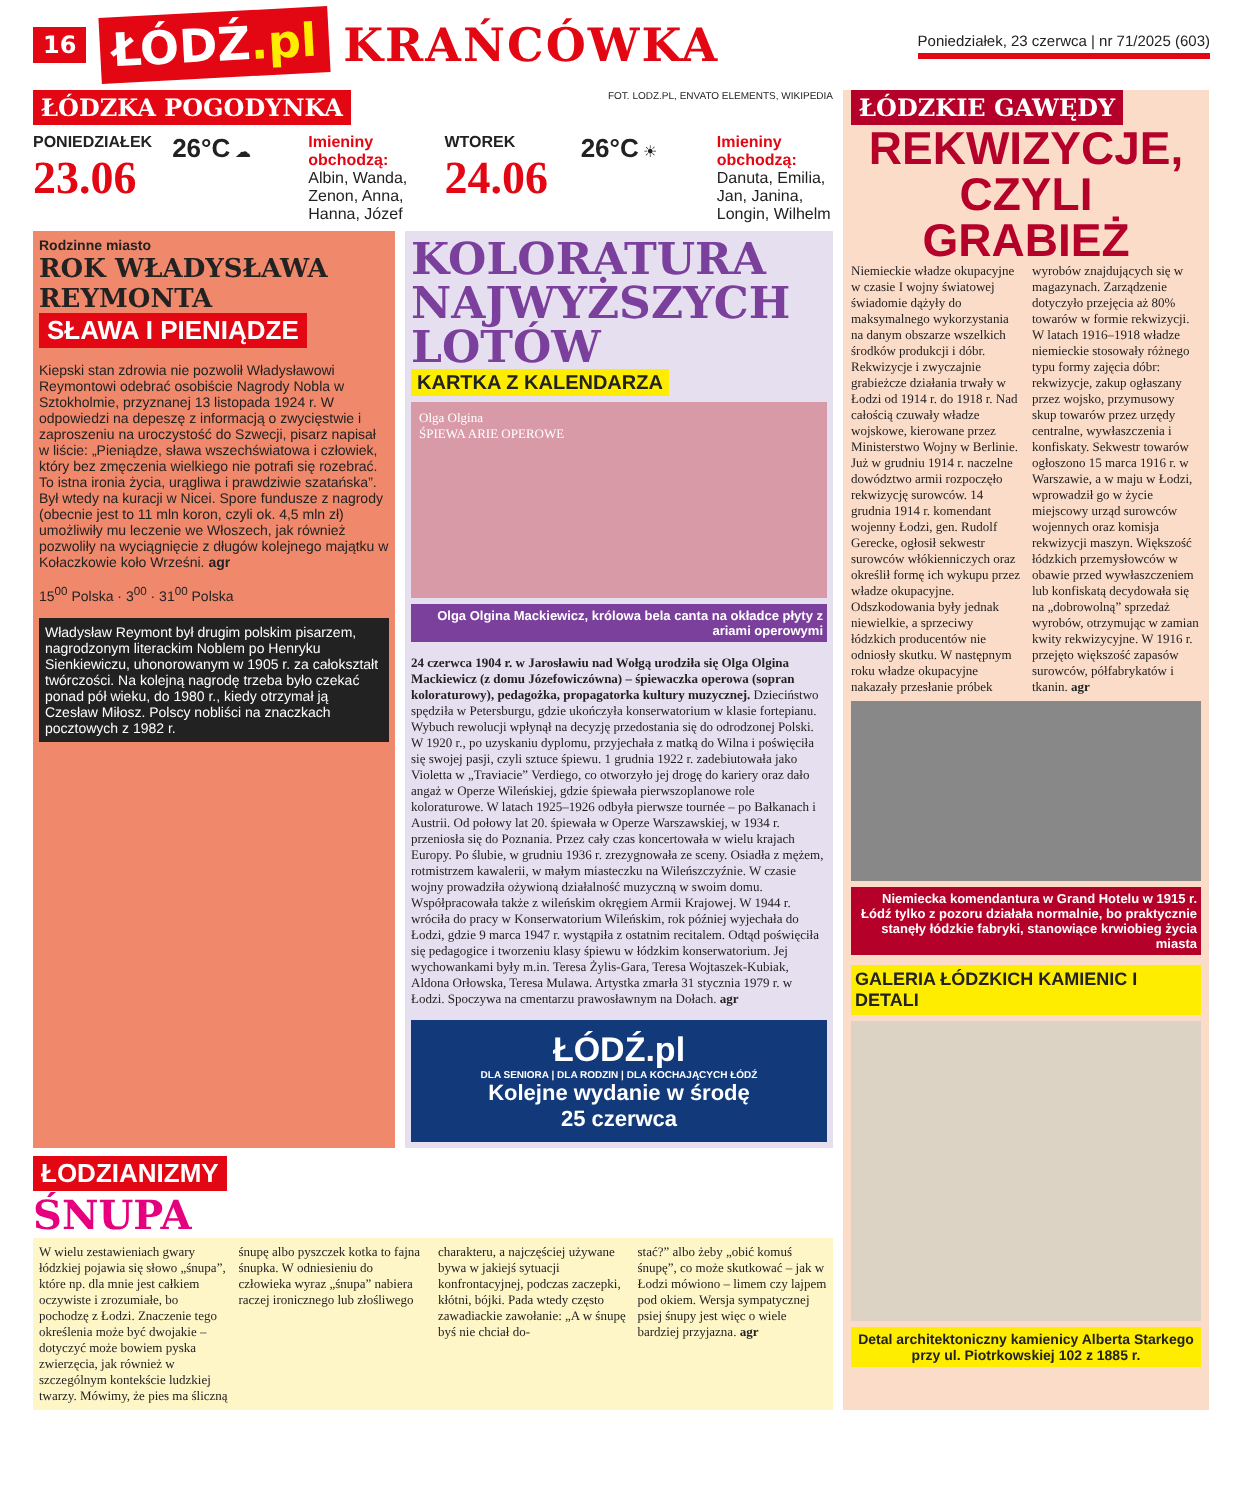16 ŁÓDŹ.pl KRAŃCÓWKA Poniedziałek, 23 czerwca | nr 71/2025 (603)
ŁÓDZKA POGODYNKA FOT. LODZ.PL, ENVATO ELEMENTS, WIKIPEDIA
PONIEDZIAŁEK
23.06
26°C ☁ Imieniny obchodzą:
Albin, Wanda, Zenon, Anna, Hanna, Józef
WTOREK
24.06
26°C ☀ Imieniny obchodzą:
Danuta, Emilia, Jan, Janina, Longin, Wilhelm
Rodzinne miasto
ROK WŁADYSŁAWA REYMONTA
SŁAWA I PIENIĄDZE
Kiepski stan zdrowia nie pozwolił Władysławowi Reymontowi odebrać osobiście Nagrody Nobla w Sztokholmie, przyznanej 13 listopada 1924 r. W odpowiedzi na depeszę z informacją o zwycięstwie i zaproszeniu na uroczystość do Szwecji, pisarz napisał w liście: „Pieniądze, sława wszechświatowa i człowiek, który bez zmęczenia wielkiego nie potrafi się rozebrać. To istna ironia życia, urągliwa i prawdziwie szatańska”. Był wtedy na kuracji w Nicei. Spore fundusze z nagrody (obecnie jest to 11 mln koron, czyli ok. 4,5 mln zł) umożliwiły mu leczenie we Włoszech, jak również pozwoliły na wyciągnięcie z długów kolejnego majątku w Kołaczkowie koło Wrześni. agr
15<sup>00</sup> Polska · 3<sup>00</sup> · 31<sup>00</sup> Polska
Władysław Reymont był drugim polskim pisarzem, nagrodzonym literackim Noblem po Henryku Sienkiewiczu, uhonorowanym w 1905 r. za całokształt twórczości. Na kolejną nagrodę trzeba było czekać ponad pół wieku, do 1980 r., kiedy otrzymał ją Czesław Miłosz. Polscy nobliści na znaczkach pocztowych z 1982 r.
KOLORATURA NAJWYŻSZYCH LOTÓW
KARTKA Z KALENDARZA
Olga Olgina
ŚPIEWA ARIE OPEROWE
Olga Olgina Mackiewicz, królowa bela canta na okładce płyty z ariami operowymi
24 czerwca 1904 r. w Jarosławiu nad Wołgą urodziła się Olga Olgina Mackiewicz (z domu Józefowiczówna) – śpiewaczka operowa (sopran koloraturowy), pedagożka, propagatorka kultury muzycznej. Dzieciństwo spędziła w Petersburgu, gdzie ukończyła konserwatorium w klasie fortepianu. Wybuch rewolucji wpłynął na decyzję przedostania się do odrodzonej Polski. W 1920 r., po uzyskaniu dyplomu, przyjechała z matką do Wilna i poświęciła się swojej pasji, czyli sztuce śpiewu. 1 grudnia 1922 r. zadebiutowała jako Violetta w „Traviacie” Verdiego, co otworzyło jej drogę do kariery oraz dało angaż w Operze Wileńskiej, gdzie śpiewała pierwszoplanowe role koloraturowe. W latach 1925–1926 odbyła pierwsze tournée – po Bałkanach i Austrii. Od połowy lat 20. śpiewała w Operze Warszawskiej, w 1934 r. przeniosła się do Poznania. Przez cały czas koncertowała w wielu krajach Europy. Po ślubie, w grudniu 1936 r. zrezygnowała ze sceny. Osiadła z mężem, rotmistrzem kawalerii, w małym miasteczku na Wileńszczyźnie. W czasie wojny prowadziła ożywioną działalność muzyczną w swoim domu. Współpracowała także z wileńskim okręgiem Armii Krajowej. W 1944 r. wróciła do pracy w Konserwatorium Wileńskim, rok później wyjechała do Łodzi, gdzie 9 marca 1947 r. wystąpiła z ostatnim recitalem. Odtąd poświęciła się pedagogice i tworzeniu klasy śpiewu w łódzkim konserwatorium. Jej wychowankami były m.in. Teresa Żylis-Gara, Teresa Wojtaszek-Kubiak, Aldona Orłowska, Teresa Mulawa. Artystka zmarła 31 stycznia 1979 r. w Łodzi. Spoczywa na cmentarzu prawosławnym na Dołach. agr
ŁÓDŹ.pl
DLA SENIORA | DLA RODZIN | DLA KOCHAJĄCYCH ŁÓDŹ
Kolejne wydanie w środę
25 czerwca
ŁODZIANIZMY
ŚNUPA
W wielu zestawieniach gwary łódzkiej pojawia się słowo „śnupa”, które np. dla mnie jest całkiem oczywiste i zrozumiałe, bo pochodzę z Łodzi. Znaczenie tego określenia może być dwojakie – dotyczyć może bowiem pyska zwierzęcia, jak również w szczególnym kontekście ludzkiej twarzy. Mówimy, że pies ma śliczną
śnupę albo pyszczek kotka to fajna śnupka. W odniesieniu do człowieka wyraz „śnupa” nabiera raczej ironicznego lub złośliwego
charakteru, a najczęściej używane bywa w jakiejś sytuacji konfrontacyjnej, podczas zaczepki, kłótni, bójki. Pada wtedy często zawadiackie zawołanie: „A w śnupę byś nie chciał do-
stać?” albo żeby „obić komuś śnupę”, co może skutkować – jak w Łodzi mówiono – limem czy lajpem pod okiem. Wersja sympatycznej psiej śnupy jest więc o wiele bardziej przyjazna. agr
ŁÓDZKIE GAWĘDY
REKWIZYCJE, CZYLI GRABIEŻ
Niemieckie władze okupacyjne w czasie I wojny światowej świadomie dążyły do maksymalnego wykorzystania na danym obszarze wszelkich środków produkcji i dóbr. Rekwizycje i zwyczajnie grabieżcze działania trwały w Łodzi od 1914 r. do 1918 r. Nad całością czuwały władze wojskowe, kierowane przez Ministerstwo Wojny w Berlinie. Już w grudniu 1914 r. naczelne dowództwo armii rozpoczęło rekwizycję surowców. 14 grudnia 1914 r. komendant wojenny Łodzi, gen. Rudolf Gerecke, ogłosił sekwestr surowców włókienniczych oraz określił formę ich wykupu przez władze okupacyjne. Odszkodowania były jednak niewielkie, a sprzeciwy łódzkich producentów nie odniosły skutku. W następnym roku władze okupacyjne nakazały przesłanie próbek wyrobów znajdujących się w magazynach. Zarządzenie dotyczyło przejęcia aż 80% towarów w formie rekwizycji. W latach 1916–1918 władze niemieckie stosowały różnego typu formy zajęcia dóbr: rekwizycje, zakup ogłaszany przez wojsko, przymusowy skup towarów przez urzędy centralne, wywłaszczenia i konfiskaty. Sekwestr towarów ogłoszono 15 marca 1916 r. w Warszawie, a w maju w Łodzi, wprowadził go w życie miejscowy urząd surowców wojennych oraz komisja rekwizycji maszyn. Większość łódzkich przemysłowców w obawie przed wywłaszczeniem lub konfiskatą decydowała się na „dobrowolną” sprzedaż wyrobów, otrzymując w zamian kwity rekwizycyjne. W 1916 r. przejęto większość zapasów surowców, półfabrykatów i tkanin. agr
Niemiecka komendantura w Grand Hotelu w 1915 r. Łódź tylko z pozoru działała normalnie, bo praktycznie stanęły łódzkie fabryki, stanowiące krwiobieg życia miasta
GALERIA ŁÓDZKICH KAMIENIC I DETALI
Detal architektoniczny kamienicy Alberta Starkego przy ul. Piotrkowskiej 102 z 1885 r.